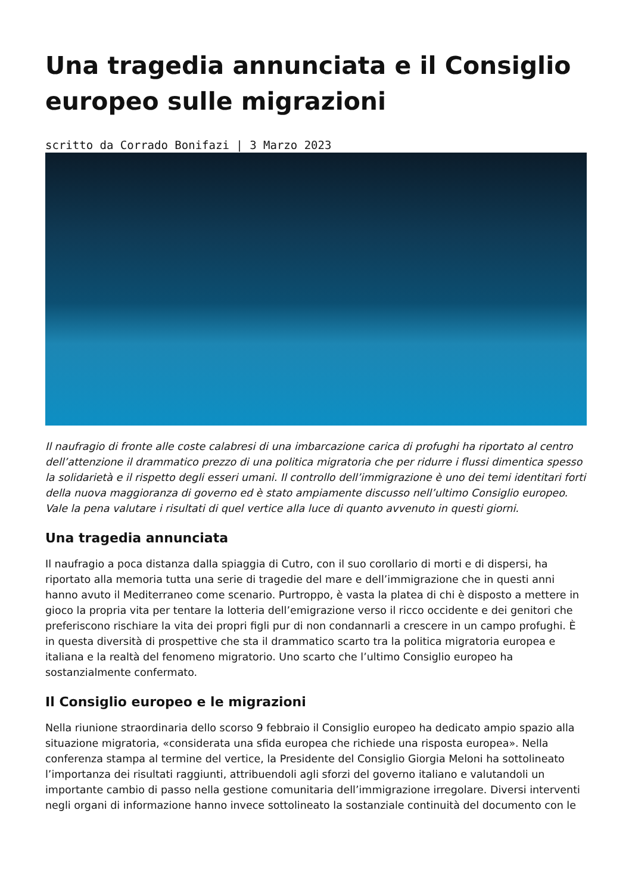Una tragedia annunciata e il Consiglio europeo sulle migrazioni
scritto da Corrado Bonifazi | 3 Marzo 2023
Il naufragio di fronte alle coste calabresi di una imbarcazione carica di profughi ha riportato al centro dell’attenzione il drammatico prezzo di una politica migratoria che per ridurre i flussi dimentica spesso la solidarietà e il rispetto degli esseri umani. Il controllo dell’immigrazione è uno dei temi identitari forti della nuova maggioranza di governo ed è stato ampiamente discusso nell’ultimo Consiglio europeo. Vale la pena valutare i risultati di quel vertice alla luce di quanto avvenuto in questi giorni.
Una tragedia annunciata
Il naufragio a poca distanza dalla spiaggia di Cutro, con il suo corollario di morti e di dispersi, ha riportato alla memoria tutta una serie di tragedie del mare e dell’immigrazione che in questi anni hanno avuto il Mediterraneo come scenario. Purtroppo, è vasta la platea di chi è disposto a mettere in gioco la propria vita per tentare la lotteria dell’emigrazione verso il ricco occidente e dei genitori che preferiscono rischiare la vita dei propri figli pur di non condannarli a crescere in un campo profughi. È in questa diversità di prospettive che sta il drammatico scarto tra la politica migratoria europea e italiana e la realtà del fenomeno migratorio. Uno scarto che l’ultimo Consiglio europeo ha sostanzialmente confermato.
Il Consiglio europeo e le migrazioni
Nella riunione straordinaria dello scorso 9 febbraio il Consiglio europeo ha dedicato ampio spazio alla situazione migratoria, «considerata una sfida europea che richiede una risposta europea». Nella conferenza stampa al termine del vertice, la Presidente del Consiglio Giorgia Meloni ha sottolineato l’importanza dei risultati raggiunti, attribuendoli agli sforzi del governo italiano e valutandoli un importante cambio di passo nella gestione comunitaria dell’immigrazione irregolare. Diversi interventi negli organi di informazione hanno invece sottolineato la sostanziale continuità del documento con le